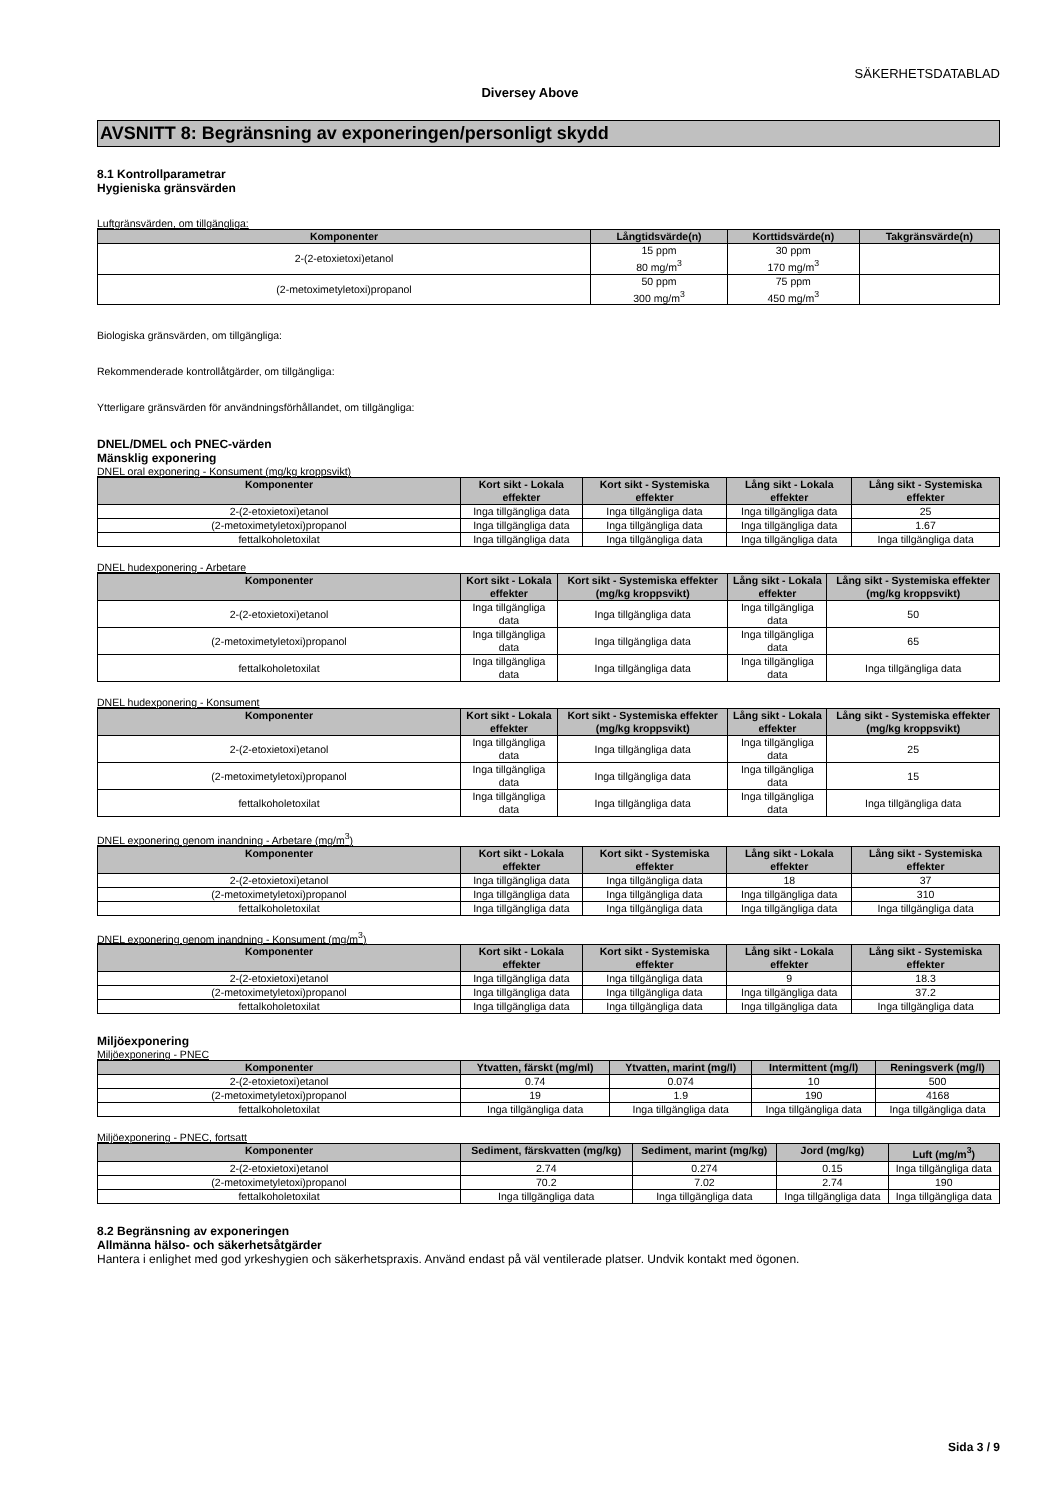SÄKERHETSDATABLAD
Diversey Above
AVSNITT 8: Begränsning av exponeringen/personligt skydd
8.1 Kontrollparametrar
Hygieniska gränsvärden
Luftgränsvärden, om tillgängliga:
| Komponenter | Långtidsvärde(n) | Korttidsvärde(n) | Takgränsvärde(n) |
| --- | --- | --- | --- |
| 2-(2-etoxietoxi)etanol | 15 ppm 80 mg/m<sup>3</sup> | 30 ppm 170 mg/m<sup>3</sup> | |
| (2-metoximetyletoxi)propanol | 50 ppm 300 mg/m<sup>3</sup> | 75 ppm 450 mg/m<sup>3</sup> | |
Biologiska gränsvärden, om tillgängliga:
Rekommenderade kontrollåtgärder, om tillgängliga:
Ytterligare gränsvärden för användningsförhållandet, om tillgängliga:
DNEL/DMEL och PNEC-värden
Mänsklig exponering
DNEL oral exponering - Konsument (mg/kg kroppsvikt)
| Komponenter | Kort sikt - Lokala effekter | Kort sikt - Systemiska effekter | Lång sikt - Lokala effekter | Lång sikt - Systemiska effekter |
| --- | --- | --- | --- | --- |
| 2-(2-etoxietoxi)etanol | Inga tillgängliga data | Inga tillgängliga data | Inga tillgängliga data | 25 |
| (2-metoximetyletoxi)propanol | Inga tillgängliga data | Inga tillgängliga data | Inga tillgängliga data | 1.67 |
| fettalkoholetoxilat | Inga tillgängliga data | Inga tillgängliga data | Inga tillgängliga data | Inga tillgängliga data |
DNEL hudexponering - Arbetare
| Komponenter | Kort sikt - Lokala effekter | Kort sikt - Systemiska effekter (mg/kg kroppsvikt) | Lång sikt - Lokala effekter | Lång sikt - Systemiska effekter (mg/kg kroppsvikt) |
| --- | --- | --- | --- | --- |
| 2-(2-etoxietoxi)etanol | Inga tillgängliga data | Inga tillgängliga data | Inga tillgängliga data | 50 |
| (2-metoximetyletoxi)propanol | Inga tillgängliga data | Inga tillgängliga data | Inga tillgängliga data | 65 |
| fettalkoholetoxilat | Inga tillgängliga data | Inga tillgängliga data | Inga tillgängliga data | Inga tillgängliga data |
DNEL hudexponering - Konsument
| Komponenter | Kort sikt - Lokala effekter | Kort sikt - Systemiska effekter (mg/kg kroppsvikt) | Lång sikt - Lokala effekter | Lång sikt - Systemiska effekter (mg/kg kroppsvikt) |
| --- | --- | --- | --- | --- |
| 2-(2-etoxietoxi)etanol | Inga tillgängliga data | Inga tillgängliga data | Inga tillgängliga data | 25 |
| (2-metoximetyletoxi)propanol | Inga tillgängliga data | Inga tillgängliga data | Inga tillgängliga data | 15 |
| fettalkoholetoxilat | Inga tillgängliga data | Inga tillgängliga data | Inga tillgängliga data | Inga tillgängliga data |
DNEL exponering genom inandning - Arbetare (mg/m<sup>3</sup>)
| Komponenter | Kort sikt - Lokala effekter | Kort sikt - Systemiska effekter | Lång sikt - Lokala effekter | Lång sikt - Systemiska effekter |
| --- | --- | --- | --- | --- |
| 2-(2-etoxietoxi)etanol | Inga tillgängliga data | Inga tillgängliga data | 18 | 37 |
| (2-metoximetyletoxi)propanol | Inga tillgängliga data | Inga tillgängliga data | Inga tillgängliga data | 310 |
| fettalkoholetoxilat | Inga tillgängliga data | Inga tillgängliga data | Inga tillgängliga data | Inga tillgängliga data |
DNEL exponering genom inandning - Konsument (mg/m<sup>3</sup>)
| Komponenter | Kort sikt - Lokala effekter | Kort sikt - Systemiska effekter | Lång sikt - Lokala effekter | Lång sikt - Systemiska effekter |
| --- | --- | --- | --- | --- |
| 2-(2-etoxietoxi)etanol | Inga tillgängliga data | Inga tillgängliga data | 9 | 18.3 |
| (2-metoximetyletoxi)propanol | Inga tillgängliga data | Inga tillgängliga data | Inga tillgängliga data | 37.2 |
| fettalkoholetoxilat | Inga tillgängliga data | Inga tillgängliga data | Inga tillgängliga data | Inga tillgängliga data |
Miljöexponering
Miljöexponering - PNEC
| Komponenter | Ytvatten, färskt (mg/ml) | Ytvatten, marint (mg/l) | Intermittent (mg/l) | Reningsverk (mg/l) |
| --- | --- | --- | --- | --- |
| 2-(2-etoxietoxi)etanol | 0.74 | 0.074 | 10 | 500 |
| (2-metoximetyletoxi)propanol | 19 | 1.9 | 190 | 4168 |
| fettalkoholetoxilat | Inga tillgängliga data | Inga tillgängliga data | Inga tillgängliga data | Inga tillgängliga data |
Miljöexponering - PNEC, fortsatt
| Komponenter | Sediment, färskvatten (mg/kg) | Sediment, marint (mg/kg) | Jord (mg/kg) | Luft (mg/m<sup>3</sup>) |
| --- | --- | --- | --- | --- |
| 2-(2-etoxietoxi)etanol | 2.74 | 0.274 | 0.15 | Inga tillgängliga data |
| (2-metoximetyletoxi)propanol | 70.2 | 7.02 | 2.74 | 190 |
| fettalkoholetoxilat | Inga tillgängliga data | Inga tillgängliga data | Inga tillgängliga data | Inga tillgängliga data |
8.2 Begränsning av exponeringen
Allmänna hälso- och säkerhetsåtgärder
Hantera i enlighet med god yrkeshygien och säkerhetspraxis. Använd endast på väl ventilerade platser. Undvik kontakt med ögonen.
Sida 3 / 9